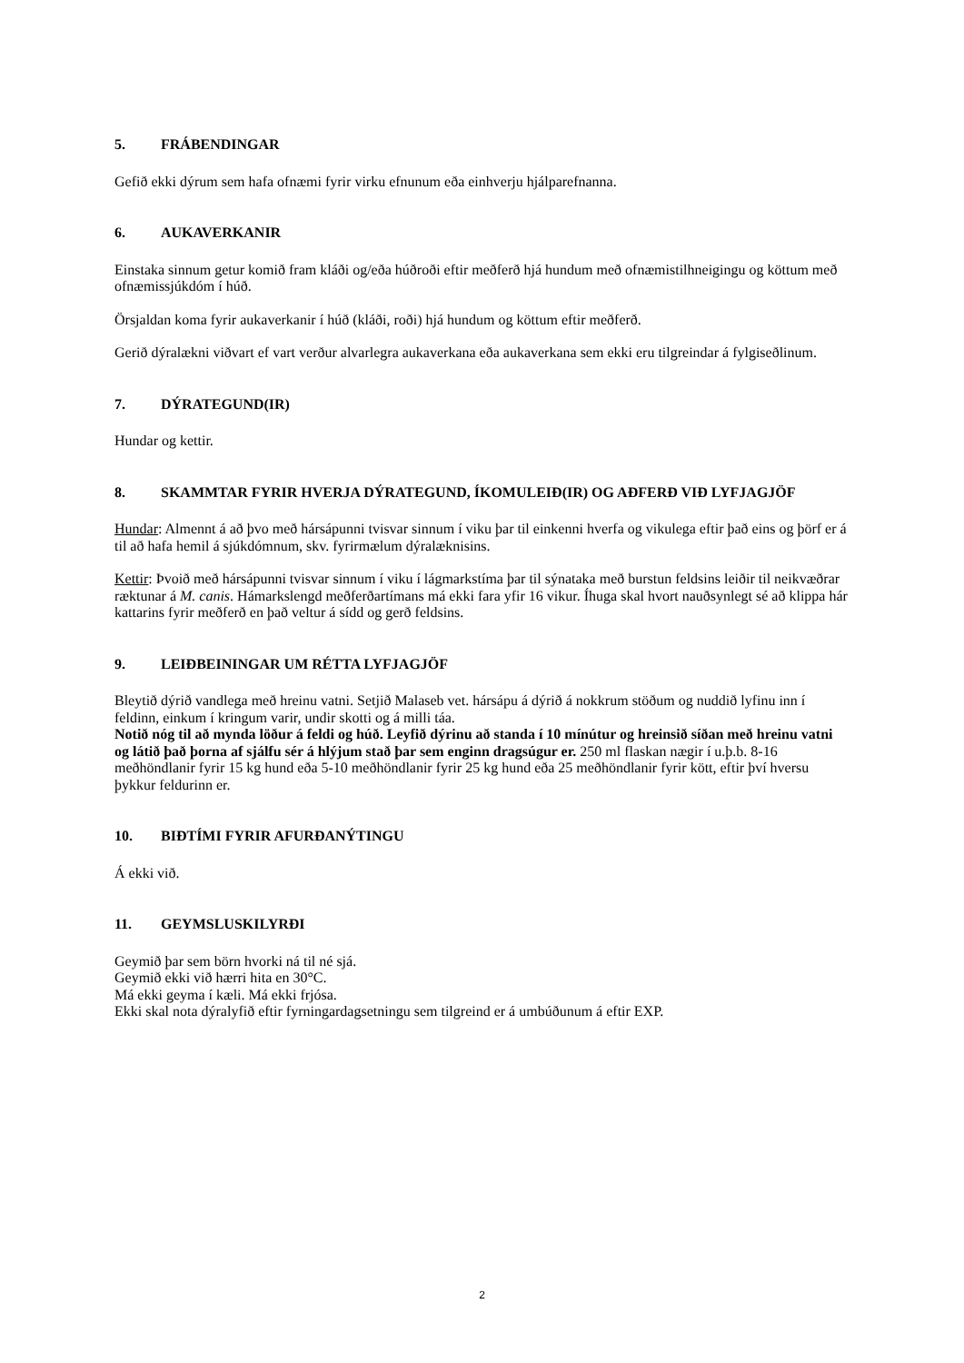5. FRÁBENDINGAR
Gefið ekki dýrum sem hafa ofnæmi fyrir virku efnunum eða einhverju hjálparefnanna.
6. AUKAVERKANIR
Einstaka sinnum getur komið fram kláði og/eða húðroði eftir meðferð hjá hundum með ofnæmistilhneigingu og köttum með ofnæmissjúkdóm í húð.
Örsjaldan koma fyrir aukaverkanir í húð (kláði, roði) hjá hundum og köttum eftir meðferð.
Gerið dýralækni viðvart ef vart verður alvarlegra aukaverkana eða aukaverkana sem ekki eru tilgreindar á fylgiseðlinum.
7. DÝRATEGUND(IR)
Hundar og kettir.
8. SKAMMTAR FYRIR HVERJA DÝRATEGUND, ÍKOMULEIÐ(IR) OG AÐFERÐ VIÐ LYFJAGJÖF
Hundar: Almennt á að þvo með hársápunni tvisvar sinnum í viku þar til einkenni hverfa og vikulega eftir það eins og þörf er á til að hafa hemil á sjúkdómnum, skv. fyrirmælum dýralæknisins.
Kettir: Þvoið með hársápunni tvisvar sinnum í viku í lágmarkstíma þar til sýnataka með burstun feldsins leiðir til neikvæðrar ræktunar á M. canis. Hámarkslengd meðferðartímans má ekki fara yfir 16 vikur. Íhuga skal hvort nauðsynlegt sé að klippa hár kattarins fyrir meðferð en það veltur á sídd og gerð feldsins.
9. LEIÐBEININGAR UM RÉTTA LYFJAGJÖF
Bleytið dýrið vandlega með hreinu vatni. Setjið Malaseb vet. hársápu á dýrið á nokkrum stöðum og nuddið lyfinu inn í feldinn, einkum í kringum varir, undir skotti og á milli táa.
Notið nóg til að mynda löður á feldi og húð. Leyfið dýrinu að standa í 10 mínútur og hreinsið síðan með hreinu vatni og látið það þorna af sjálfu sér á hlýjum stað þar sem enginn dragsúgur er. 250 ml flaskan nægir í u.þ.b. 8-16 meðhöndlanir fyrir 15 kg hund eða 5-10 meðhöndlanir fyrir 25 kg hund eða 25 meðhöndlanir fyrir kött, eftir því hversu þykkur feldurinn er.
10. BIÐTÍMI FYRIR AFURÐANÝTINGU
Á ekki við.
11. GEYMSLUSKILYRÐI
Geymið þar sem börn hvorki ná til né sjá.
Geymið ekki við hærri hita en 30°C.
Má ekki geyma í kæli. Má ekki frjósa.
Ekki skal nota dýralyfið eftir fyrningardagsetningu sem tilgreind er á umbúðunum á eftir EXP.
2